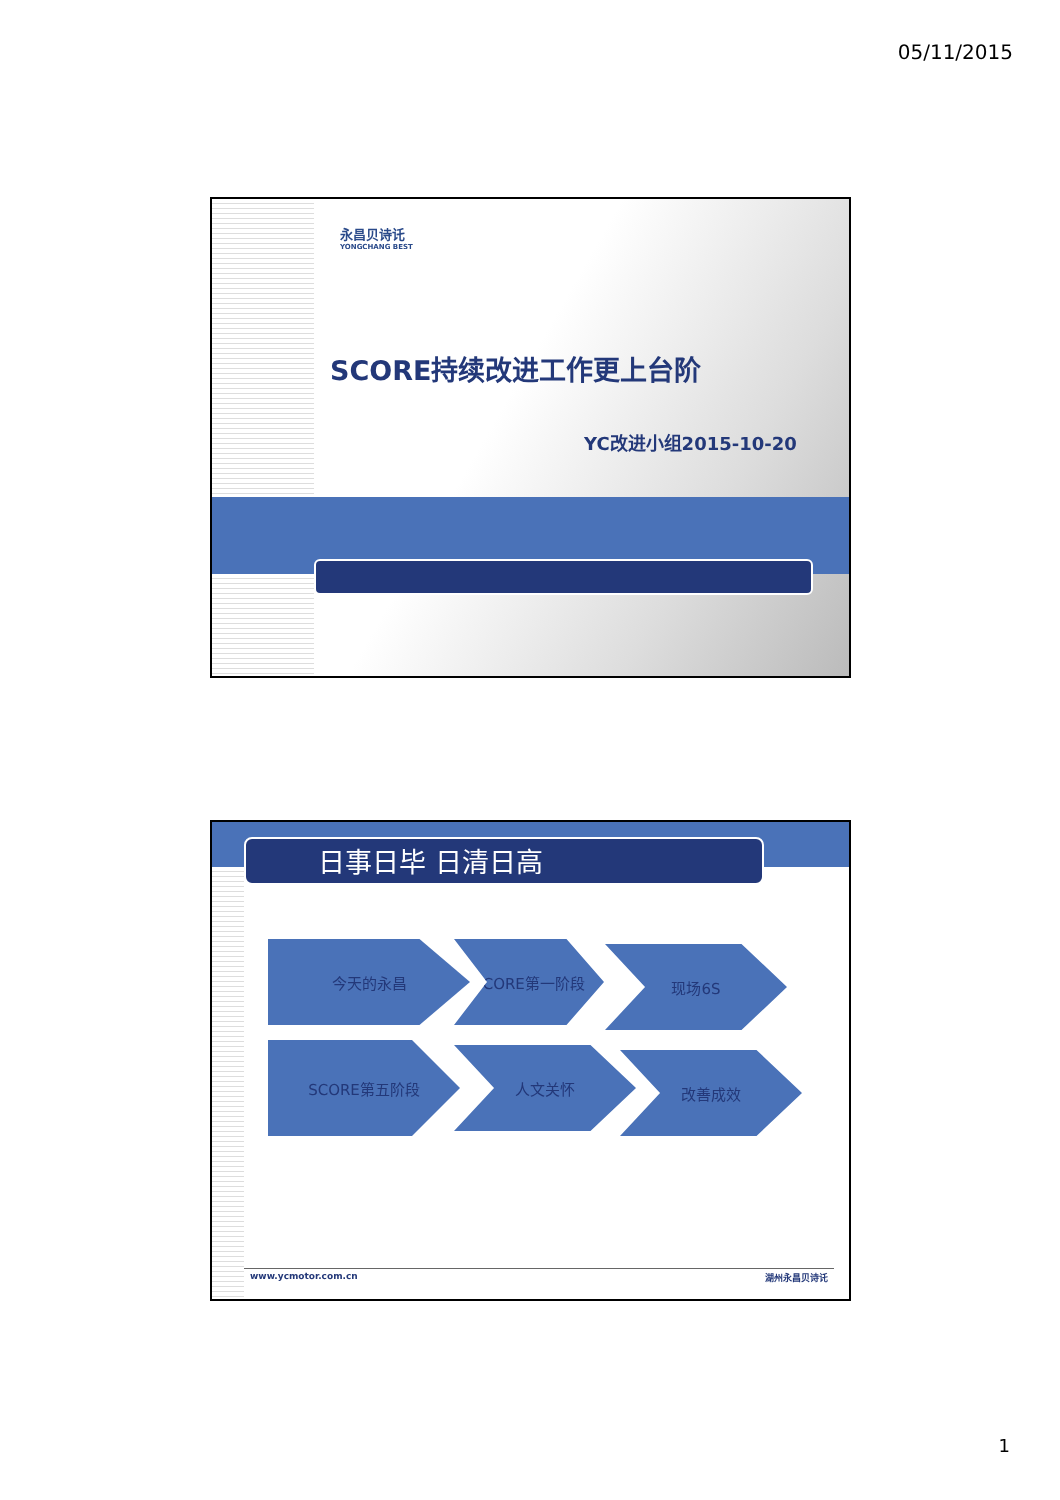05/11/2015
永昌贝诗讬
YONGCHANG BEST
SCORE持续改进工作更上台阶
YC改进小组2015-10-20
日事日毕 日清日高
今天的永昌 SCORE第一阶段 现场6S
SCORE第五阶段 人文关怀 改善成效
www.ycmotor.com.cn 湖州永昌贝诗讬
1